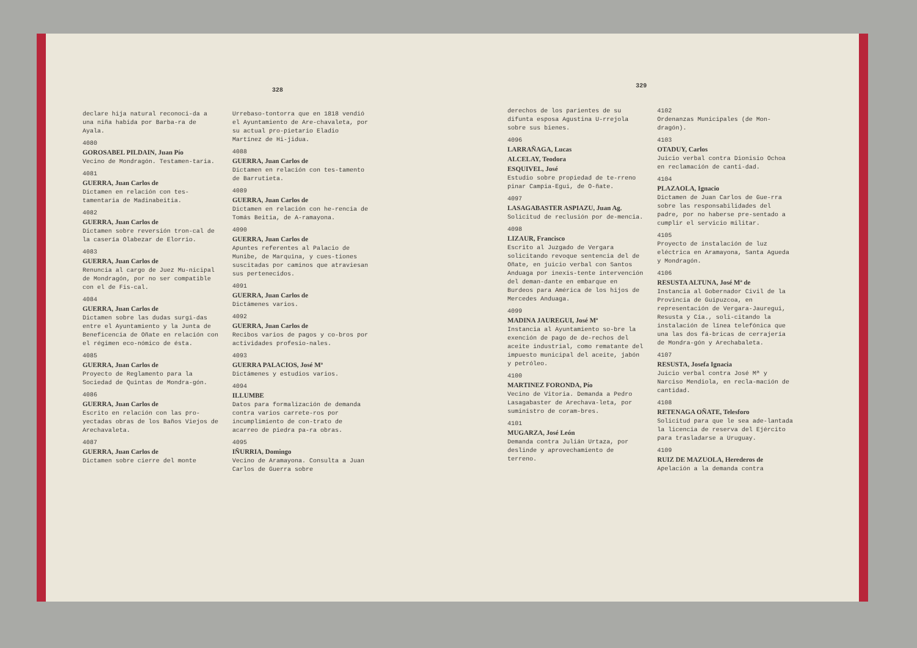328
329
declare hija natural reconoci-da a una niña habida por Barba-ra de Ayala.
4080
GOROSABEL PILDAIN, Juan Pío
Vecino de Mondragón. Testamen-taria.
4081
GUERRA, Juan Carlos de
Dictamen en relación con tes-tamentaria de Madinabeitia.
4082
GUERRA, Juan Carlos de
Dictamen sobre reversión tron-cal de la casería Olabezar de Elorrio.
4083
GUERRA, Juan Carlos de
Renuncia al cargo de Juez Mu-nicipal de Mondragón, por no ser compatible con el de Fis-cal.
4084
GUERRA, Juan Carlos de
Dictamen sobre las dudas surgi-das entre el Ayuntamiento y la Junta de Beneficencia de Oñate en relación con el régimen eco-nómico de ésta.
4085
GUERRA, Juan Carlos de
Proyecto de Reglamento para la Sociedad de Quintas de Mondra-gón.
4086
GUERRA, Juan Carlos de
Escrito en relación con las pro-yectadas obras de los Baños Viejos de Arechavaleta.
4087
GUERRA, Juan Carlos de
Dictamen sobre cierre del monte
Urrebaso-tontorra que en 1818 vendió el Ayuntamiento de Are-chavaleta, por su actual pro-pietario Eladio Martínez de Hi-jidua.
4088
GUERRA, Juan Carlos de
Dictamen en relación con tes-tamento de Barrutieta.
4089
GUERRA, Juan Carlos de
Dictamen en relación con he-rencia de Tomás Beitia, de A-ramayona.
4090
GUERRA, Juan Carlos de
Apuntes referentes al Palacio de Munibe, de Marquina, y cues-tiones suscitadas por caminos que atraviesan sus pertenecidos.
4091
GUERRA, Juan Carlos de
Dictámenes varios.
4092
GUERRA, Juan Carlos de
Recibos varios de pagos y co-bros por actividades profesio-nales.
4093
GUERRA PALACIOS, José Mª
Dictámenes y estudios varios.
4094
ILLUMBE
Datos para formalización de demanda contra varios carrete-ros por incumplimiento de con-trato de acarreo de piedra pa-ra obras.
4095
IÑURRIA, Domingo
Vecino de Aramayona. Consulta a Juan Carlos de Guerra sobre
derechos de los parientes de su difunta esposa Agustina U-rrejola sobre sus bienes.
4096
LARRAÑAGA, Lucas
ALCELAY, Teodora
ESQUIVEL, José
Estudio sobre propiedad de te-rreno pinar Campia-Egui, de O-ñate.
4097
LASAGABASTER ASPIAZU, Juan Ag.
Solicitud de reclusión por de-mencia.
4098
LIZAUR, Francisco
Escrito al Juzgado de Vergara solicitando revoque sentencia del de Oñate, en juicio verbal con Santos Anduaga por inexis-tente intervención del deman-dante en embarque en Burdeos para América de los hijos de Mercedes Anduaga.
4099
MADINA JAUREGUI, José Mª
Instancia al Ayuntamiento so-bre la exención de pago de de-rechos del aceite industrial, como rematante del impuesto municipal del aceite, jabón y petróleo.
4100
MARTINEZ FORONDA, Pío
Vecino de Vitoria. Demanda a Pedro Lasagabaster de Arechava-leta, por suministro de coram-bres.
4101
MUGARZA, José León
Demanda contra Julián Urtaza, por deslinde y aprovechamiento de terreno.
4102
Ordenanzas Municipales (de Mon-dragón).
4103
OTADUY, Carlos
Juicio verbal contra Dionisio Ochoa en reclamación de canti-dad.
4104
PLAZAOLA, Ignacio
Dictamen de Juan Carlos de Gue-rra sobre las responsabilidades del padre, por no haberse pre-sentado a cumplir el servicio militar.
4105
Proyecto de instalación de luz eléctrica en Aramayona, Santa Agueda y Mondragón.
4106
RESUSTA ALTUNA, José Mª de
Instancia al Gobernador Civil de la Provincia de Guipuzcoa, en representación de Vergara-Jauregui, Resusta y Cía., soli-citando la instalación de línea telefónica que una las dos fá-bricas de cerrajería de Mondra-gón y Arechabaleta.
4107
RESUSTA, Josefa Ignacia
Juicio verbal contra José Mª y Narciso Mendiola, en recla-mación de cantidad.
4108
RETENAGA OÑATE, Telesforo
Solicitud para que le sea ade-lantada la licencia de reserva del Ejército para trasladarse a Uruguay.
4109
RUIZ DE MAZUOLA, Herederos de
Apelación a la demanda contra